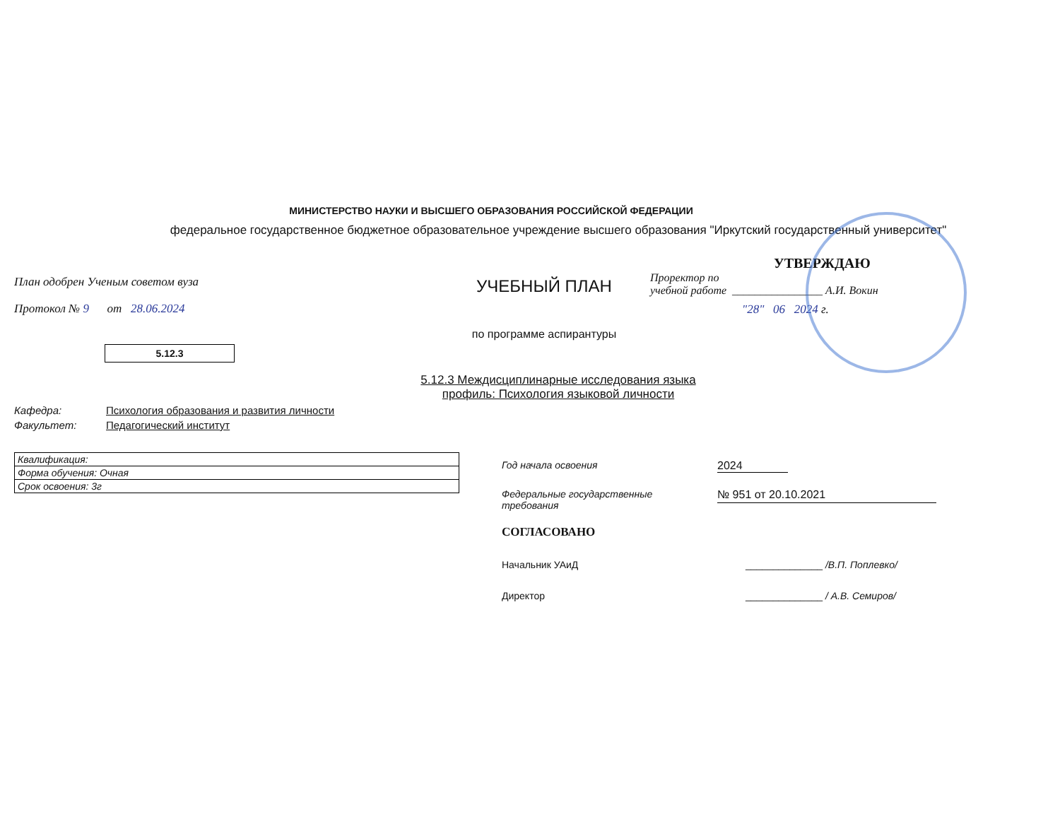МИНИСТЕРСТВО НАУКИ И ВЫСШЕГО ОБРАЗОВАНИЯ РОССИЙСКОЙ ФЕДЕРАЦИИ
федеральное государственное бюджетное образовательное учреждение высшего образования "Иркутский государственный университет"
План одобрен Ученым советом вуза
Протокол № 9 от 28.06.2024
5.12.3
УЧЕБНЫЙ ПЛАН
по программе аспирантуры
УТВЕРЖДАЮ
Проректор по
учебной работе ________________ А.И. Вокин
"28" 06 2024 г.
5.12.3 Междисциплинарные исследования языка
профиль: Психология языковой личности
Кафедра: Психология образования и развития личности
Факультет: Педагогический институт
| Квалификация: |
| Форма обучения: Очная |
| Срок освоения: 3г |
Год начала освоения 2024
Федеральные государственные
требования № 951 от 20.10.2021
СОГЛАСОВАНО
Начальник УАиД ______________ /В.П. Поплевко/
Директор ______________ / А.В. Семиров/